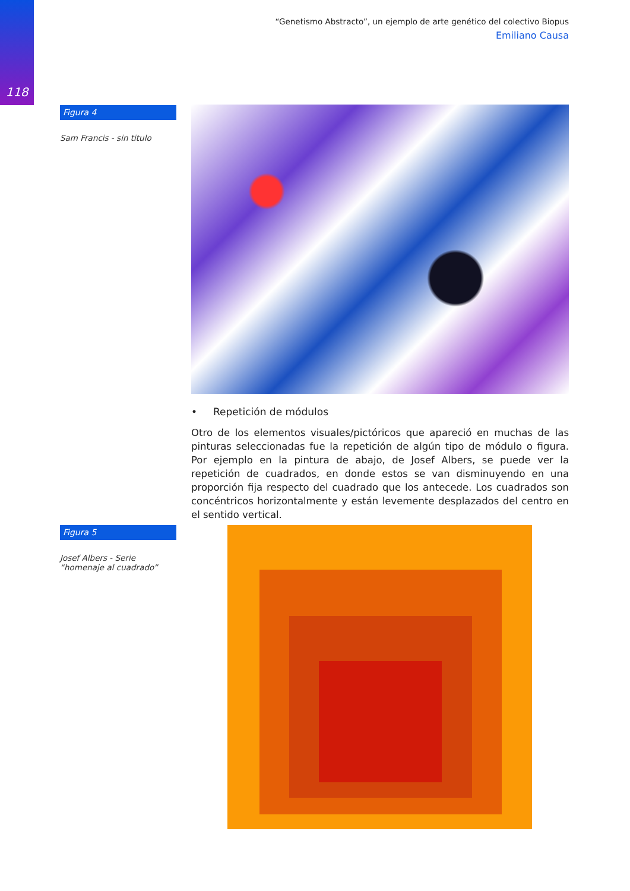118
“Genetismo Abstracto”, un ejemplo de arte genético del colectivo Biopus
Emiliano Causa
Figura 4
Sam Francis - sin titulo
• Repetición de módulos
Otro de los elementos visuales/pictóricos que apareció en muchas de las pinturas seleccionadas fue la repetición de algún tipo de módulo o figura. Por ejemplo en la pintura de abajo, de Josef Albers, se puede ver la repetición de cuadrados, en donde estos se van disminuyendo en una proporción fija respecto del cuadrado que los antecede. Los cuadrados son concéntricos horizontalmente y están levemente desplazados del centro en el sentido vertical.
Figura 5
Josef Albers - Serie “homenaje al cuadrado”